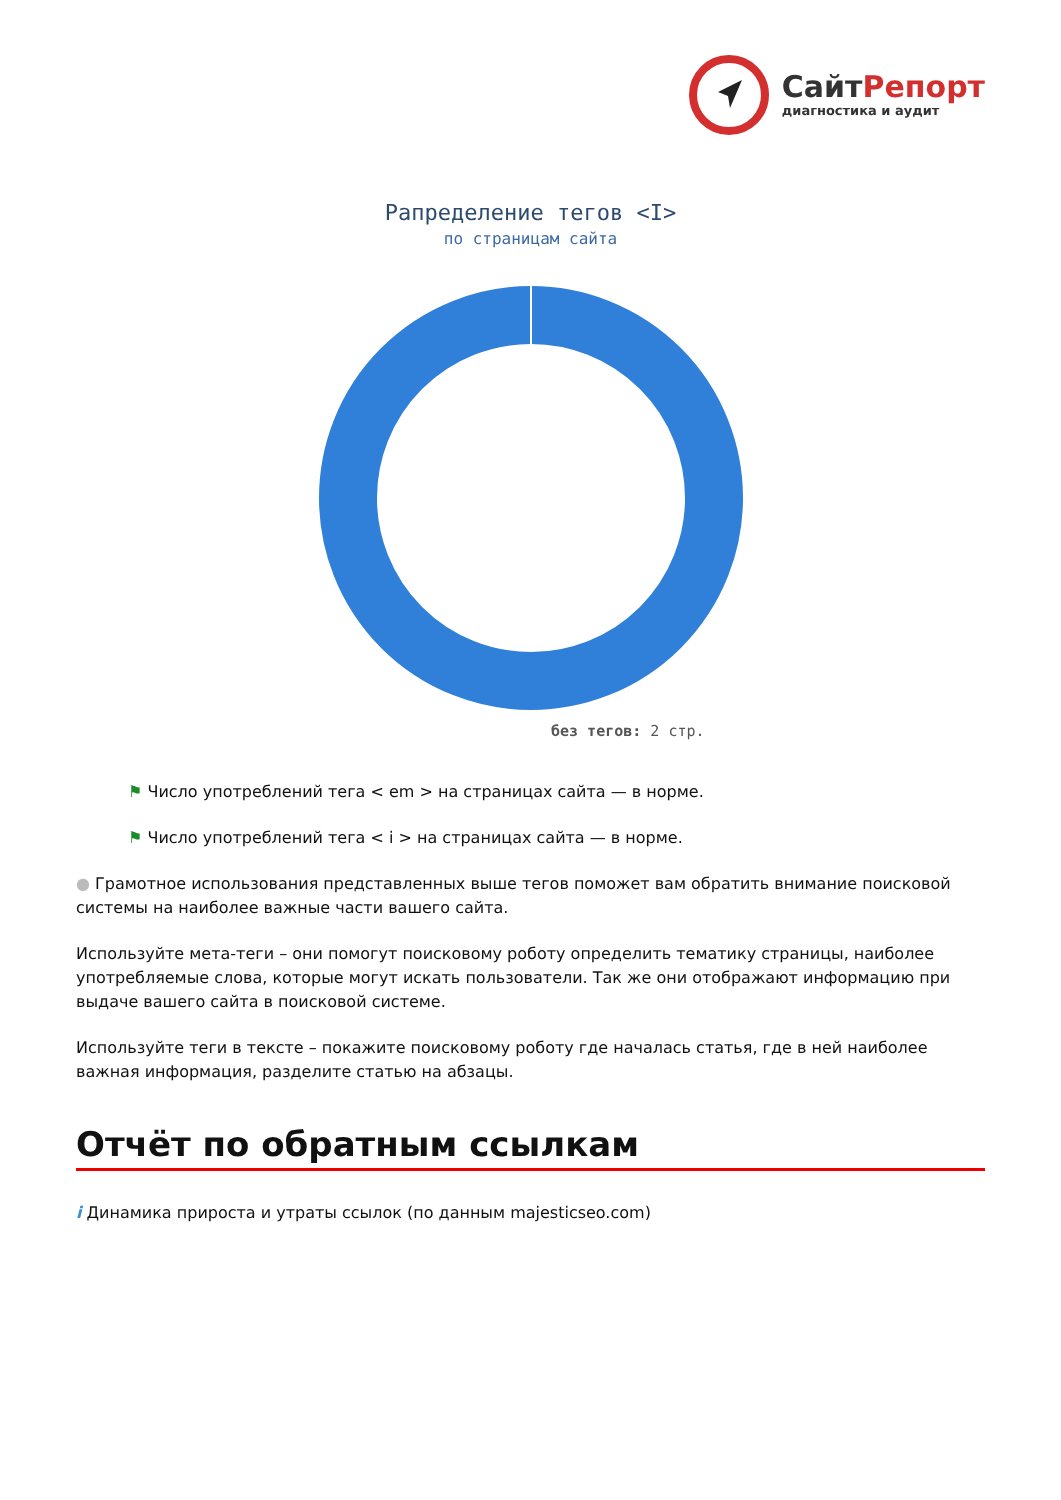Сайт Репорт
диагностика и аудит
Рапределение тегов <I>
по страницам сайта
без тегов: 2 стр.
⚑ Число употреблений тега < em > на страницах сайта — в норме.
⚑ Число употреблений тега < i > на страницах сайта — в норме.
● Грамотное использования представленных выше тегов поможет вам обратить внимание поисковой системы на наиболее важные части вашего сайта.
Используйте мета-теги – они помогут поисковому роботу определить тематику страницы, наиболее употребляемые слова, которые могут искать пользователи. Так же они отображают информацию при выдаче вашего сайта в поисковой системе.
Используйте теги в тексте – покажите поисковому роботу где началась статья, где в ней наиболее важная информация, разделите статью на абзацы.
Отчёт по обратным ссылкам
i Динамика прироста и утраты ссылок (по данным majesticseo.com)